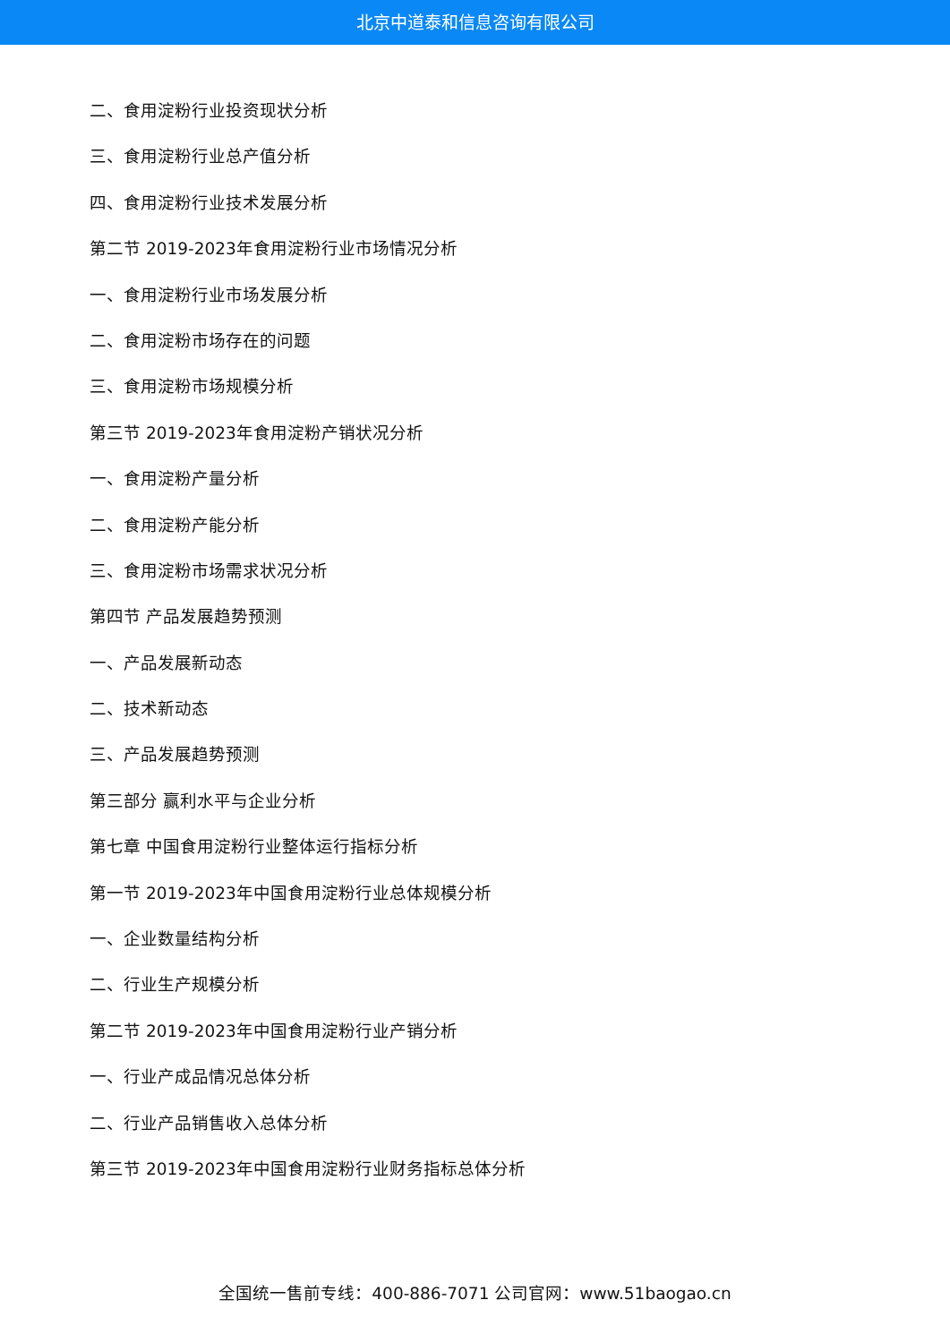北京中道泰和信息咨询有限公司
二、食用淀粉行业投资现状分析
三、食用淀粉行业总产值分析
四、食用淀粉行业技术发展分析
第二节 2019-2023年食用淀粉行业市场情况分析
一、食用淀粉行业市场发展分析
二、食用淀粉市场存在的问题
三、食用淀粉市场规模分析
第三节 2019-2023年食用淀粉产销状况分析
一、食用淀粉产量分析
二、食用淀粉产能分析
三、食用淀粉市场需求状况分析
第四节 产品发展趋势预测
一、产品发展新动态
二、技术新动态
三、产品发展趋势预测
第三部分 赢利水平与企业分析
第七章 中国食用淀粉行业整体运行指标分析
第一节 2019-2023年中国食用淀粉行业总体规模分析
一、企业数量结构分析
二、行业生产规模分析
第二节 2019-2023年中国食用淀粉行业产销分析
一、行业产成品情况总体分析
二、行业产品销售收入总体分析
第三节 2019-2023年中国食用淀粉行业财务指标总体分析
全国统一售前专线：400-886-7071 公司官网：www.51baogao.cn